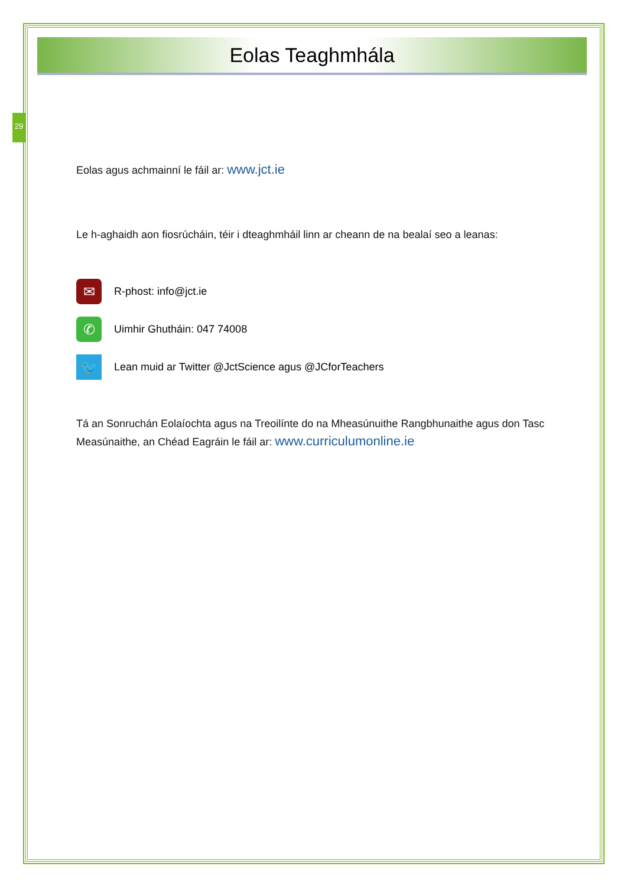29
Eolas Teagh­mhála
Eolas agus achmainní le fáil ar: www.jct.ie
Le h-aghaidh aon fiosrúcháin, téir i dteaghmháil linn ar cheann de na bealaí seo a leanas:
✉
R-phost: info@jct.ie
✆
Uimhir Ghutháin: 047 74008
🐦
Lean muid ar Twitter @JctScience agus @JCforTeachers
Tá an Sonruchán Eolaíochta agus na Treoilínte do na Mheasúnuithe Rangbhunaithe agus don Tasc Measúnaithe, an Chéad Eagráin le fáil ar: www.curriculumonline.ie